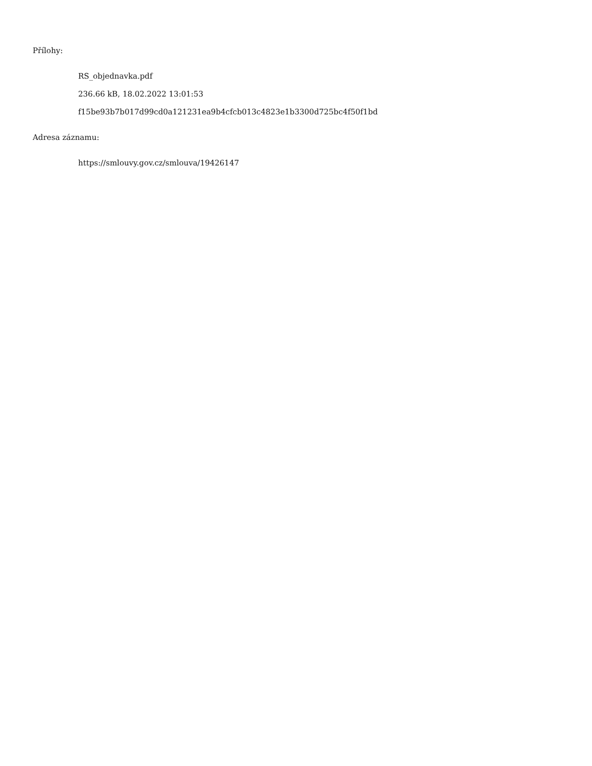Přílohy:
RS_objednavka.pdf
236.66 kB, 18.02.2022 13:01:53
f15be93b7b017d99cd0a121231ea9b4cfcb013c4823e1b3300d725bc4f50f1bd
Adresa záznamu:
https://smlouvy.gov.cz/smlouva/19426147